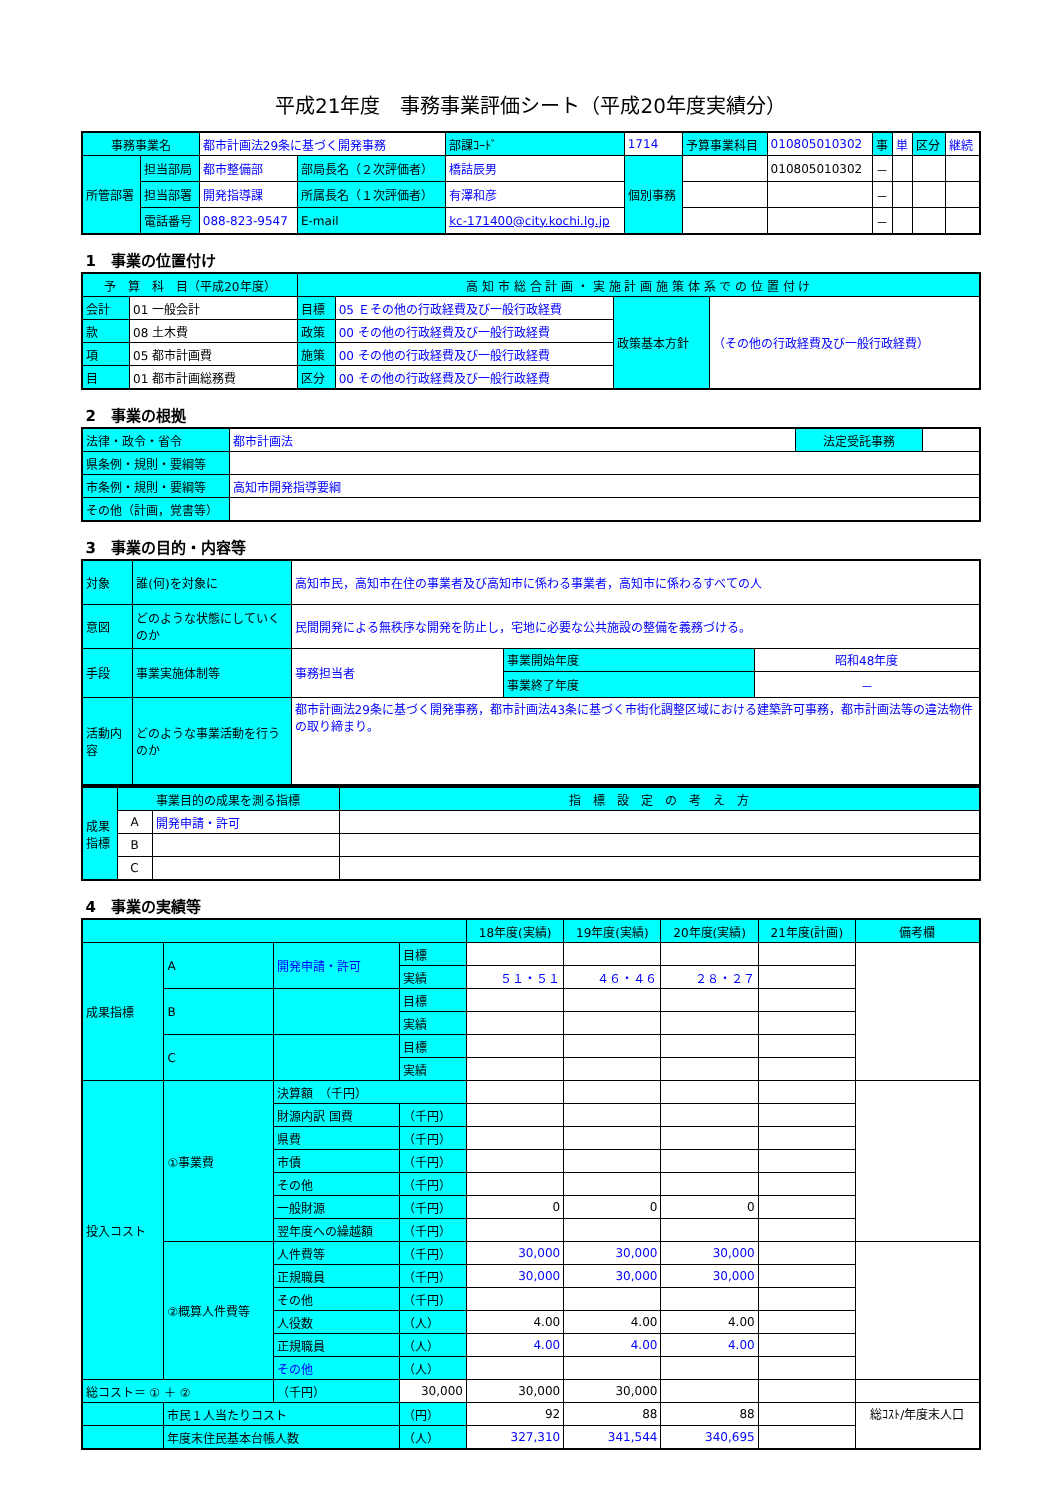平成21年度　事務事業評価シート（平成20年度実績分）
| 事務事業名 | | 都市計画法29条に基づく開発事務 | | | 部課ｺｰﾄﾞ | 1714 | 予算事業科目 | 010805010302 | 事 | 単 | 区分 | 継続 |
| 所管部署 | 担当部局 | 都市整備部 | 部局長名（２次評価者） | 橋詰辰男 | | 個別事務 | | 010805010302 | － | | | |
| | 担当部署 | 開発指導課 | 所属長名（１次評価者） | 有澤和彦 | | | | | － | | | |
| | 電話番号 | 088-823-9547 | E-mail | kc-171400@city.kochi.lg.jp | | | | | － | | | |
1　事業の位置付け
| 予 算 科 目（平成20年度） | | 高 知 市 総 合 計 画 ・ 実 施 計 画 施 策 体 系 で の 位 置 付 け | | | |
| 会計 | 01 一般会計 | 目標 | 05 Ｅその他の行政経費及び一般行政経費 | 政策基本方針 | （その他の行政経費及び一般行政経費） |
| 款 | 08 土木費 | 政策 | 00 その他の行政経費及び一般行政経費 | | |
| 項 | 05 都市計画費 | 施策 | 00 その他の行政経費及び一般行政経費 | | |
| 目 | 01 都市計画総務費 | 区分 | 00 その他の行政経費及び一般行政経費 | | |
2　事業の根拠
| 法律・政令・省令 | 都市計画法 | 法定受託事務 | |
| 県条例・規則・要綱等 | | | |
| 市条例・規則・要綱等 | 高知市開発指導要綱 | | |
| その他（計画，覚書等） | | | |
3　事業の目的・内容等
| 対象 | 誰(何)を対象に | 高知市民，高知市在住の事業者及び高知市に係わる事業者，高知市に係わるすべての人 | | |
| 意図 | どのような状態にしていくのか | 民間開発による無秩序な開発を防止し，宅地に必要な公共施設の整備を義務づける。 | | |
| 手段 | 事業実施体制等 | 事務担当者 | 事業開始年度 | 昭和48年度 |
| | | | 事業終了年度 | － |
| 活動内容 | どのような事業活動を行うのか | 都市計画法29条に基づく開発事務，都市計画法43条に基づく市街化調整区域における建築許可事務，都市計画法等の違法物件の取り締まり。 | | |
| 成果指標 | 事業目的の成果を測る指標 | | 指 標 設 定 の 考 え 方 |
| | A | 開発申請・許可 | |
| | B | | |
| | C | | |
4　事業の実績等
| | | | | 18年度(実績) | 19年度(実績) | 20年度(実績) | 21年度(計画) | 備考欄 |
| 成果指標 | A | 開発申請・許可 | 目標 | | | | | |
| | | | 実績 | ５１・５１ | ４６・４６ | ２８・２７ | | |
| | B | | 目標 | | | | | |
| | | | 実績 | | | | | |
| | C | | 目標 | | | | | |
| | | | 実績 | | | | | |
| 投入コスト | ①事業費 | 決算額 （千円） | | | | | | |
| | | 財源内訳 国費 | （千円） | | | | | |
| | | 県費 | （千円） | | | | | |
| | | 市債 | （千円） | | | | | |
| | | その他 | （千円） | | | | | |
| | | 一般財源 | （千円） | 0 | 0 | 0 | | |
| | | 翌年度への繰越額 | （千円） | | | | | |
| | ②概算人件費等 | 人件費等 | （千円） | 30,000 | 30,000 | 30,000 | | |
| | | 正規職員 | （千円） | 30,000 | 30,000 | 30,000 | | |
| | | その他 | （千円） | | | | | |
| | | 人役数 | （人） | 4.00 | 4.00 | 4.00 | | |
| | | 正規職員 | （人） | 4.00 | 4.00 | 4.00 | | |
| | | その他 | （人） | | | | | |
| 総コスト＝ ① ＋ ② | | （千円） | 30,000 | 30,000 | 30,000 | | | |
| | 市民１人当たりコスト | | （円） | 92 | 88 | 88 | | 総ｺｽﾄ/年度末人口 |
| | 年度末住民基本台帳人数 | | （人） | 327,310 | 341,544 | 340,695 | | |